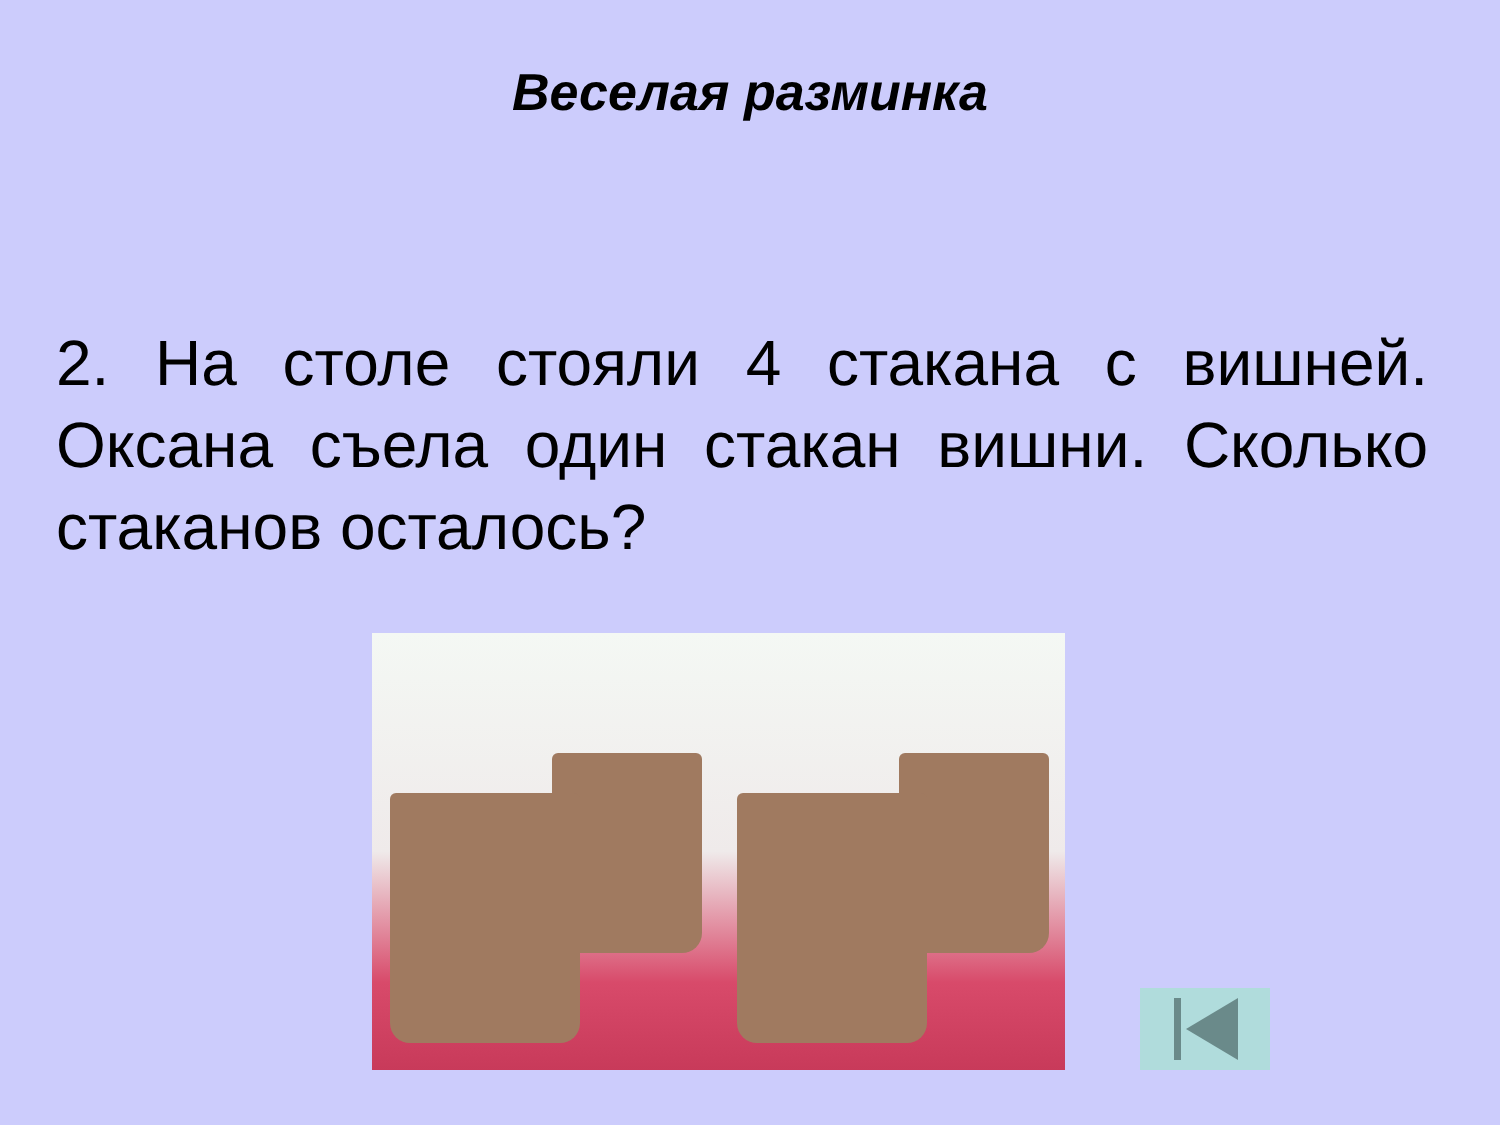Веселая разминка
2. На столе стояли 4 стакана с вишней. Оксана съела один стакан вишни. Сколько стаканов осталось?